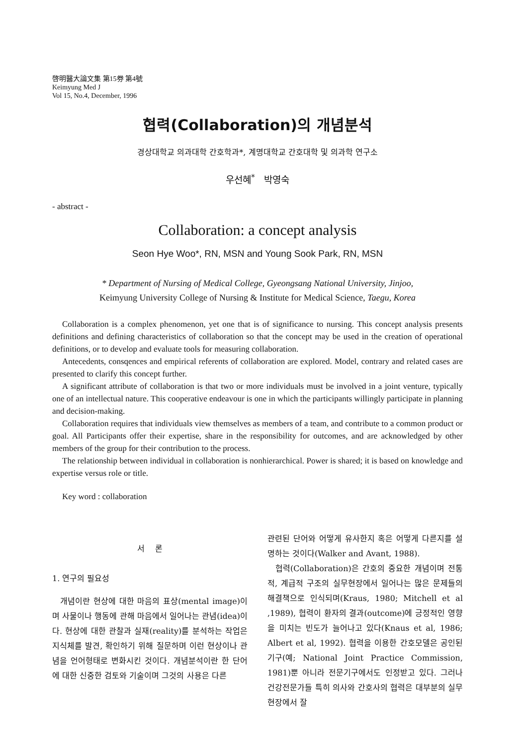啓明醫大論文集 第15券 第4號
Keimyung Med J
Vol 15, No.4, December, 1996
협력(Collaboration)의 개념분석
경상대학교 의과대학 간호학과*, 계명대학교 간호대학 및 의과학 연구소
우선혜<sup>*</sup> 박영숙
- abstract -
Collaboration: a concept analysis
Seon Hye Woo*, RN, MSN and Young Sook Park, RN, MSN
* Department of Nursing of Medical College, Gyeongsang National University, Jinjoo,
Keimyung University College of Nursing & Institute for Medical Science, Taegu, Korea
Collaboration is a complex phenomenon, yet one that is of significance to nursing. This concept analysis presents definitions and defining characteristics of collaboration so that the concept may be used in the creation of operational definitions, or to develop and evaluate tools for measuring collaboration.
Antecedents, consqences and empirical referents of collaboration are explored. Model, contrary and related cases are presented to clarify this concept further.
A significant attribute of collaboration is that two or more individuals must be involved in a joint venture, typically one of an intellectual nature. This cooperative endeavour is one in which the participants willingly participate in planning and decision-making.
Collaboration requires that individuals view themselves as members of a team, and contribute to a common product or goal. All Participants offer their expertise, share in the responsibility for outcomes, and are acknowledged by other members of the group for their contribution to the process.
The relationship between individual in collaboration is nonhierarchical. Power is shared; it is based on knowledge and expertise versus role or title.
Key word : collaboration
서 론
1. 연구의 필요성
개념이란 현상에 대한 마음의 표상(mental image)이며 사물이나 행동에 관해 마음에서 일어나는 관념(idea)이다. 현상에 대한 관찰과 실재(reality)를 분석하는 작업은 지식체를 발견, 확인하기 위해 질문하며 이런 현상이나 관념을 언어형태로 변화시킨 것이다. 개념분석이란 한 단어에 대한 신중한 검토와 기술이며 그것의 사용은 다른
관련된 단어와 어떻게 유사한지 혹은 어떻게 다른지를 설명하는 것이다(Walker and Avant, 1988).
협력(Collaboration)은 간호의 중요한 개념이며 전통적, 계급적 구조의 실무현장에서 일어나는 많은 문제들의 해결책으로 인식되며(Kraus, 1980; Mitchell et al ,1989), 협력이 환자의 결과(outcome)에 긍정적인 영향을 미치는 빈도가 늘어나고 있다(Knaus et al, 1986; Albert et al, 1992). 협력을 이용한 간호모델은 공인된 기구(예; National Joint Practice Commission, 1981)뿐 아니라 전문기구에서도 인정받고 있다. 그러나 건강전문가들 특히 의사와 간호사의 협력은 대부분의 실무현장에서 잘